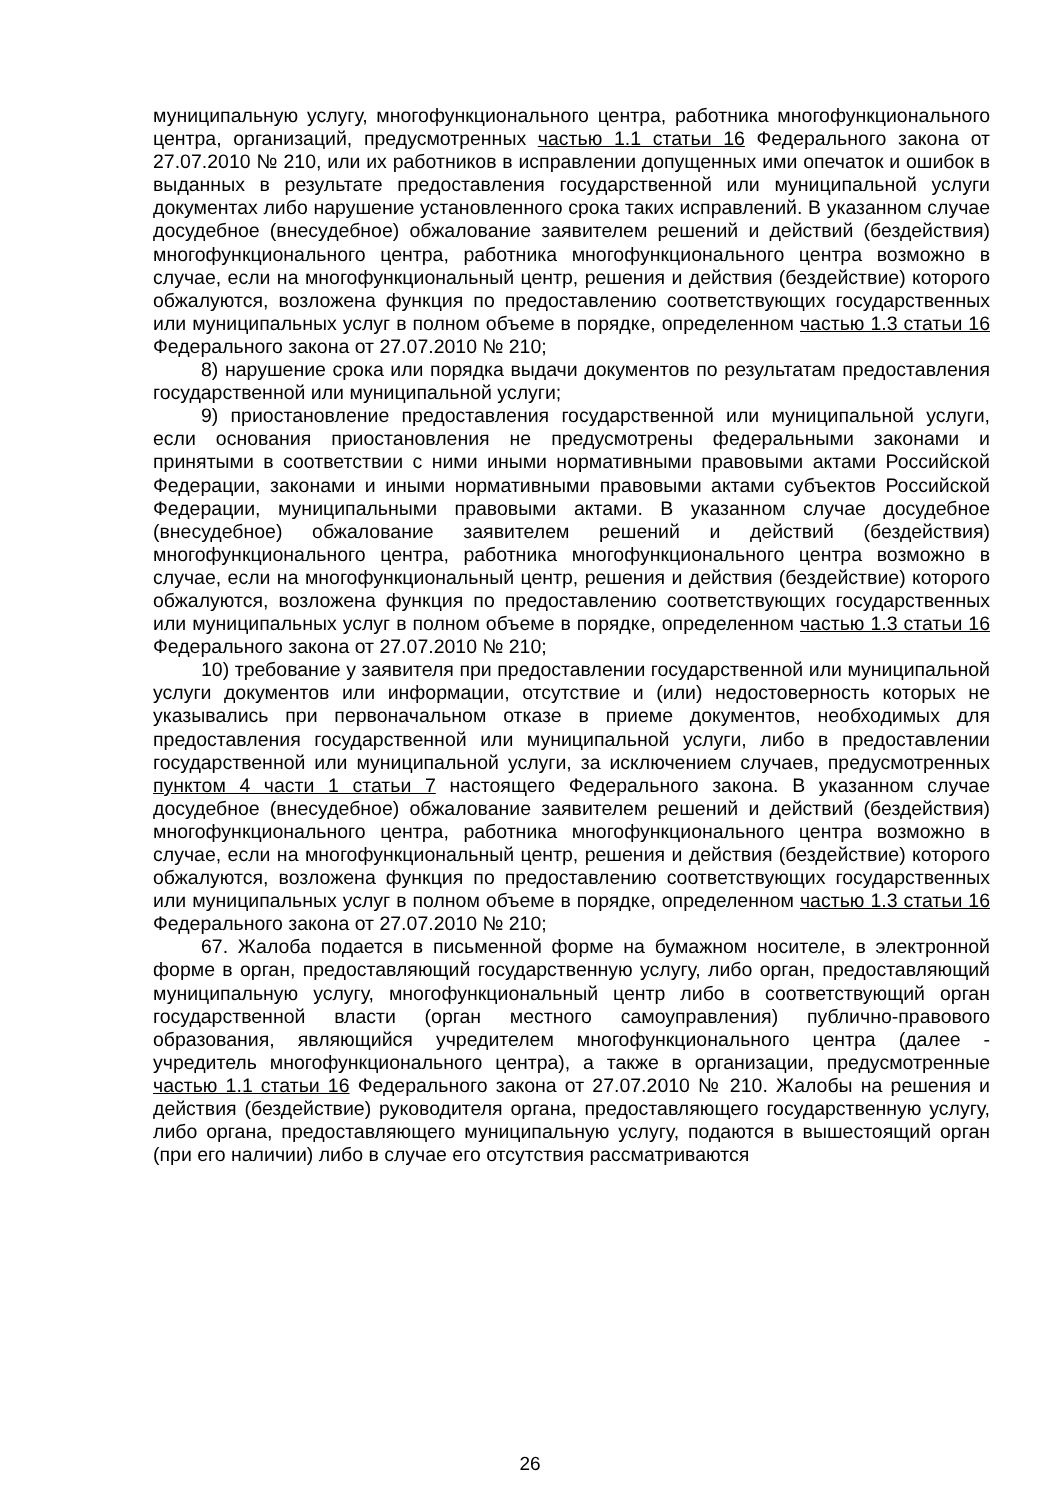муниципальную услугу, многофункционального центра, работника многофункционального центра, организаций, предусмотренных частью 1.1 статьи 16 Федерального закона от 27.07.2010 № 210, или их работников в исправлении допущенных ими опечаток и ошибок в выданных в результате предоставления государственной или муниципальной услуги документах либо нарушение установленного срока таких исправлений. В указанном случае досудебное (внесудебное) обжалование заявителем решений и действий (бездействия) многофункционального центра, работника многофункционального центра возможно в случае, если на многофункциональный центр, решения и действия (бездействие) которого обжалуются, возложена функция по предоставлению соответствующих государственных или муниципальных услуг в полном объеме в порядке, определенном частью 1.3 статьи 16 Федерального закона от 27.07.2010 № 210;
8) нарушение срока или порядка выдачи документов по результатам предоставления государственной или муниципальной услуги;
9) приостановление предоставления государственной или муниципальной услуги, если основания приостановления не предусмотрены федеральными законами и принятыми в соответствии с ними иными нормативными правовыми актами Российской Федерации, законами и иными нормативными правовыми актами субъектов Российской Федерации, муниципальными правовыми актами. В указанном случае досудебное (внесудебное) обжалование заявителем решений и действий (бездействия) многофункционального центра, работника многофункционального центра возможно в случае, если на многофункциональный центр, решения и действия (бездействие) которого обжалуются, возложена функция по предоставлению соответствующих государственных или муниципальных услуг в полном объеме в порядке, определенном частью 1.3 статьи 16 Федерального закона от 27.07.2010 № 210;
10) требование у заявителя при предоставлении государственной или муниципальной услуги документов или информации, отсутствие и (или) недостоверность которых не указывались при первоначальном отказе в приеме документов, необходимых для предоставления государственной или муниципальной услуги, либо в предоставлении государственной или муниципальной услуги, за исключением случаев, предусмотренных пунктом 4 части 1 статьи 7 настоящего Федерального закона. В указанном случае досудебное (внесудебное) обжалование заявителем решений и действий (бездействия) многофункционального центра, работника многофункционального центра возможно в случае, если на многофункциональный центр, решения и действия (бездействие) которого обжалуются, возложена функция по предоставлению соответствующих государственных или муниципальных услуг в полном объеме в порядке, определенном частью 1.3 статьи 16 Федерального закона от 27.07.2010 № 210;
67. Жалоба подается в письменной форме на бумажном носителе, в электронной форме в орган, предоставляющий государственную услугу, либо орган, предоставляющий муниципальную услугу, многофункциональный центр либо в соответствующий орган государственной власти (орган местного самоуправления) публично-правового образования, являющийся учредителем многофункционального центра (далее - учредитель многофункционального центра), а также в организации, предусмотренные частью 1.1 статьи 16 Федерального закона от 27.07.2010 № 210. Жалобы на решения и действия (бездействие) руководителя органа, предоставляющего государственную услугу, либо органа, предоставляющего муниципальную услугу, подаются в вышестоящий орган (при его наличии) либо в случае его отсутствия рассматриваются
26